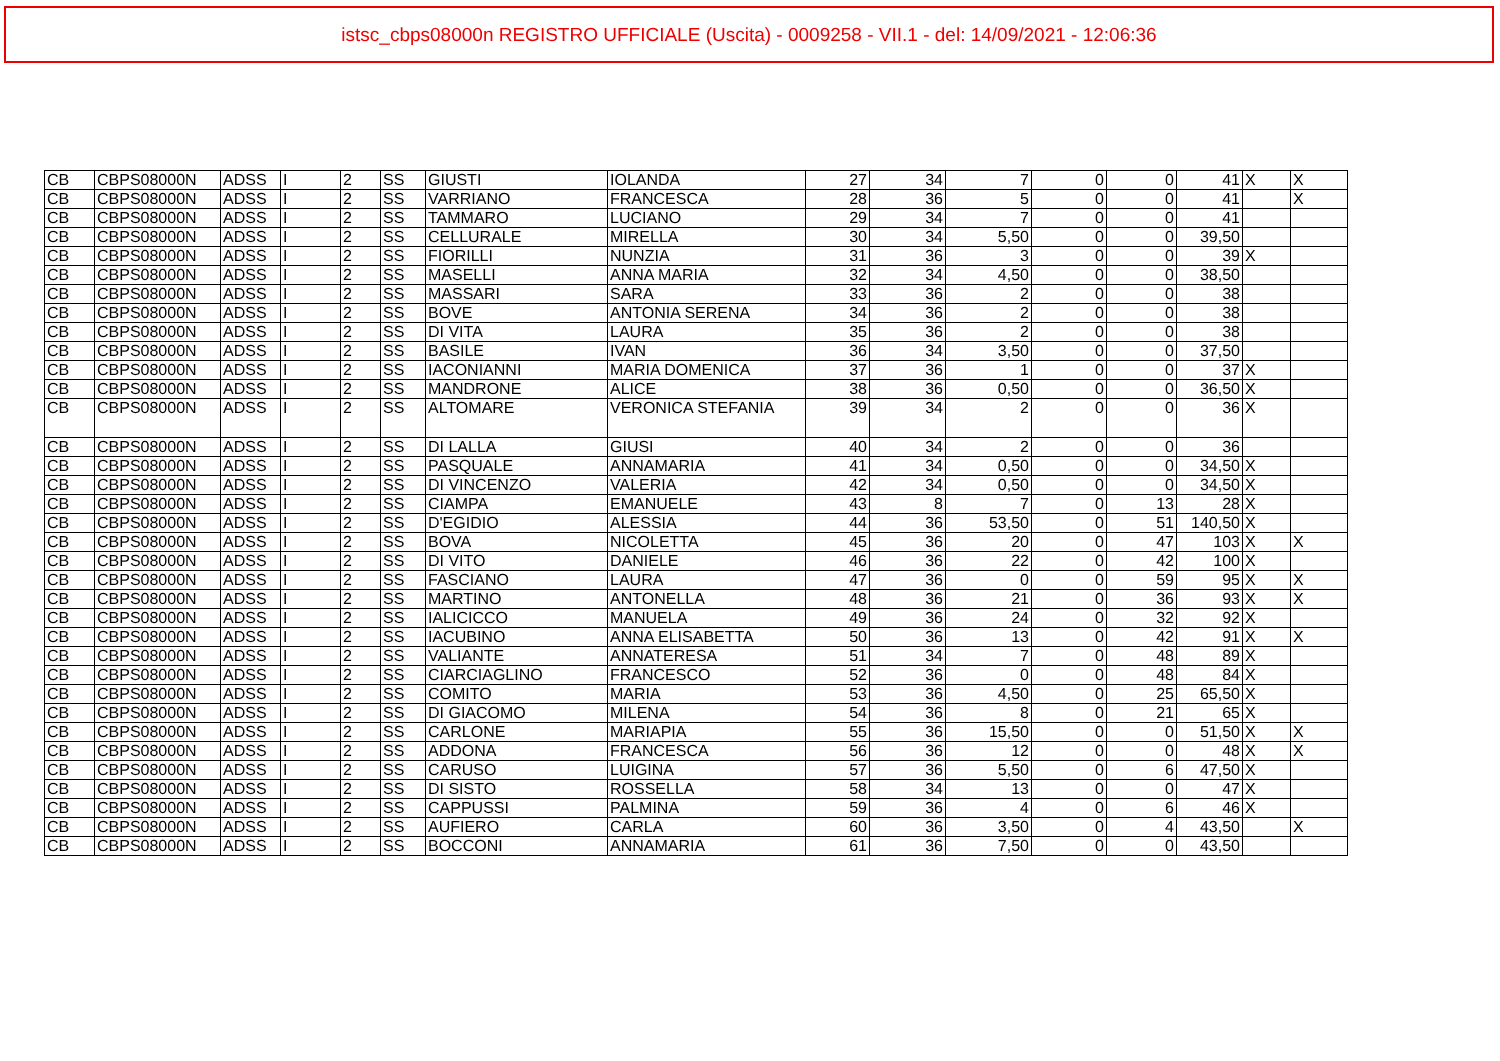istsc_cbps08000n REGISTRO UFFICIALE (Uscita) - 0009258 - VII.1 - del: 14/09/2021 - 12:06:36
| CB | CBPS08000N | ADSS | I | 2 | SS | GIUSTI | IOLANDA | 27 | 34 | 7 | 0 | 0 | 41 | X | X |
| CB | CBPS08000N | ADSS | I | 2 | SS | VARRIANO | FRANCESCA | 28 | 36 | 5 | 0 | 0 | 41 | | X |
| CB | CBPS08000N | ADSS | I | 2 | SS | TAMMARO | LUCIANO | 29 | 34 | 7 | 0 | 0 | 41 | | |
| CB | CBPS08000N | ADSS | I | 2 | SS | CELLURALE | MIRELLA | 30 | 34 | 5,50 | 0 | 0 | 39,50 | | |
| CB | CBPS08000N | ADSS | I | 2 | SS | FIORILLI | NUNZIA | 31 | 36 | 3 | 0 | 0 | 39 | X | |
| CB | CBPS08000N | ADSS | I | 2 | SS | MASELLI | ANNA MARIA | 32 | 34 | 4,50 | 0 | 0 | 38,50 | | |
| CB | CBPS08000N | ADSS | I | 2 | SS | MASSARI | SARA | 33 | 36 | 2 | 0 | 0 | 38 | | |
| CB | CBPS08000N | ADSS | I | 2 | SS | BOVE | ANTONIA SERENA | 34 | 36 | 2 | 0 | 0 | 38 | | |
| CB | CBPS08000N | ADSS | I | 2 | SS | DI VITA | LAURA | 35 | 36 | 2 | 0 | 0 | 38 | | |
| CB | CBPS08000N | ADSS | I | 2 | SS | BASILE | IVAN | 36 | 34 | 3,50 | 0 | 0 | 37,50 | | |
| CB | CBPS08000N | ADSS | I | 2 | SS | IACONIANNI | MARIA DOMENICA | 37 | 36 | 1 | 0 | 0 | 37 | X | |
| CB | CBPS08000N | ADSS | I | 2 | SS | MANDRONE | ALICE | 38 | 36 | 0,50 | 0 | 0 | 36,50 | X | |
| CB | CBPS08000N | ADSS | I | 2 | SS | ALTOMARE | VERONICA STEFANIA | 39 | 34 | 2 | 0 | 0 | 36 | X | |
| CB | CBPS08000N | ADSS | I | 2 | SS | DI LALLA | GIUSI | 40 | 34 | 2 | 0 | 0 | 36 | | |
| CB | CBPS08000N | ADSS | I | 2 | SS | PASQUALE | ANNAMARIA | 41 | 34 | 0,50 | 0 | 0 | 34,50 | X | |
| CB | CBPS08000N | ADSS | I | 2 | SS | DI VINCENZO | VALERIA | 42 | 34 | 0,50 | 0 | 0 | 34,50 | X | |
| CB | CBPS08000N | ADSS | I | 2 | SS | CIAMPA | EMANUELE | 43 | 8 | 7 | 0 | 13 | 28 | X | |
| CB | CBPS08000N | ADSS | I | 2 | SS | D'EGIDIO | ALESSIA | 44 | 36 | 53,50 | 0 | 51 | 140,50 | X | |
| CB | CBPS08000N | ADSS | I | 2 | SS | BOVA | NICOLETTA | 45 | 36 | 20 | 0 | 47 | 103 | X | X |
| CB | CBPS08000N | ADSS | I | 2 | SS | DI VITO | DANIELE | 46 | 36 | 22 | 0 | 42 | 100 | X | |
| CB | CBPS08000N | ADSS | I | 2 | SS | FASCIANO | LAURA | 47 | 36 | 0 | 0 | 59 | 95 | X | X |
| CB | CBPS08000N | ADSS | I | 2 | SS | MARTINO | ANTONELLA | 48 | 36 | 21 | 0 | 36 | 93 | X | X |
| CB | CBPS08000N | ADSS | I | 2 | SS | IALICICCO | MANUELA | 49 | 36 | 24 | 0 | 32 | 92 | X | |
| CB | CBPS08000N | ADSS | I | 2 | SS | IACUBINO | ANNA ELISABETTA | 50 | 36 | 13 | 0 | 42 | 91 | X | X |
| CB | CBPS08000N | ADSS | I | 2 | SS | VALIANTE | ANNATERESA | 51 | 34 | 7 | 0 | 48 | 89 | X | |
| CB | CBPS08000N | ADSS | I | 2 | SS | CIARCIAGLINO | FRANCESCO | 52 | 36 | 0 | 0 | 48 | 84 | X | |
| CB | CBPS08000N | ADSS | I | 2 | SS | COMITO | MARIA | 53 | 36 | 4,50 | 0 | 25 | 65,50 | X | |
| CB | CBPS08000N | ADSS | I | 2 | SS | DI GIACOMO | MILENA | 54 | 36 | 8 | 0 | 21 | 65 | X | |
| CB | CBPS08000N | ADSS | I | 2 | SS | CARLONE | MARIAPIA | 55 | 36 | 15,50 | 0 | 0 | 51,50 | X | X |
| CB | CBPS08000N | ADSS | I | 2 | SS | ADDONA | FRANCESCA | 56 | 36 | 12 | 0 | 0 | 48 | X | X |
| CB | CBPS08000N | ADSS | I | 2 | SS | CARUSO | LUIGINA | 57 | 36 | 5,50 | 0 | 6 | 47,50 | X | |
| CB | CBPS08000N | ADSS | I | 2 | SS | DI SISTO | ROSSELLA | 58 | 34 | 13 | 0 | 0 | 47 | X | |
| CB | CBPS08000N | ADSS | I | 2 | SS | CAPPUSSI | PALMINA | 59 | 36 | 4 | 0 | 6 | 46 | X | |
| CB | CBPS08000N | ADSS | I | 2 | SS | AUFIERO | CARLA | 60 | 36 | 3,50 | 0 | 4 | 43,50 | | X |
| CB | CBPS08000N | ADSS | I | 2 | SS | BOCCONI | ANNAMARIA | 61 | 36 | 7,50 | 0 | 0 | 43,50 | | |